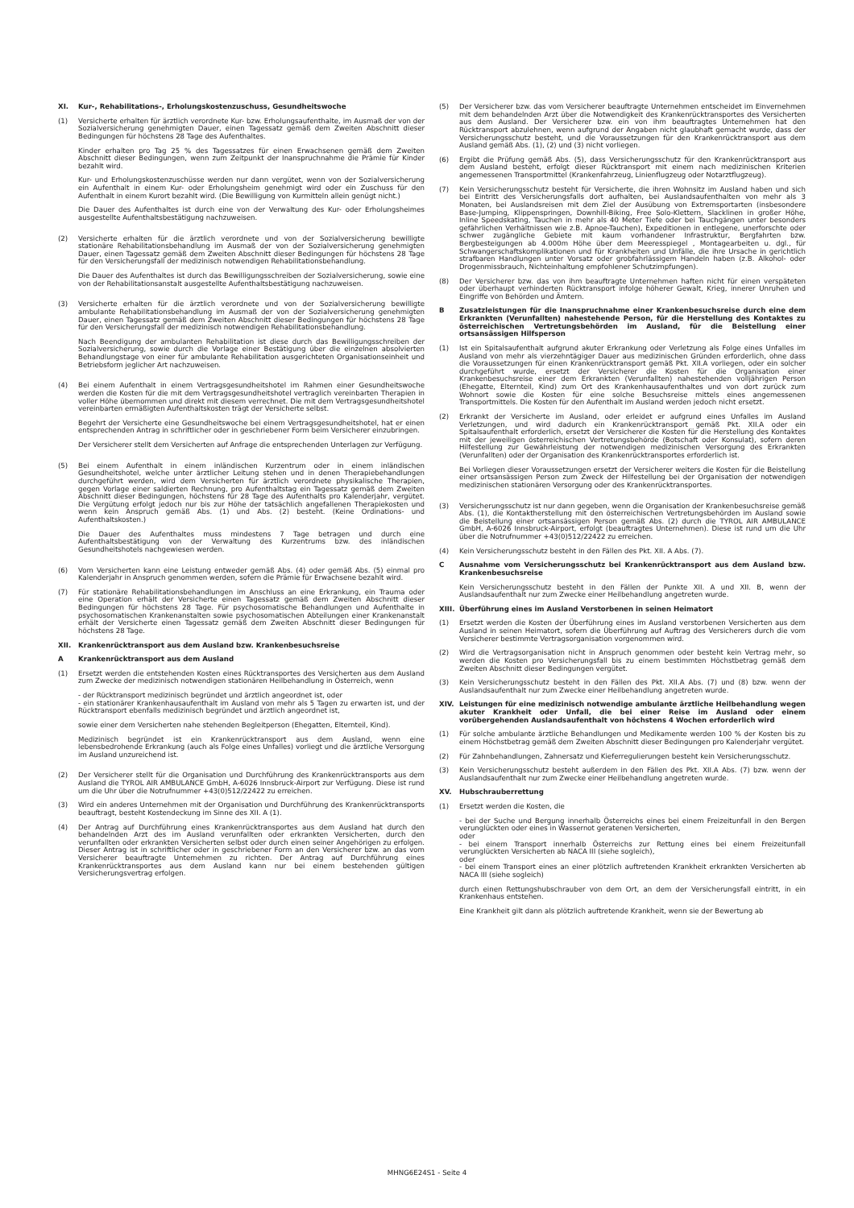XI. Kur-, Rehabilitations-, Erholungskostenzuschuss, Gesundheitswoche
(1) Versicherte erhalten für ärztlich verordnete Kur- bzw. Erholungsaufenthalte, im Ausmaß der von der Sozialversicherung genehmigten Dauer, einen Tagessatz gemäß dem Zweiten Abschnitt dieser Bedingungen für höchstens 28 Tage des Aufenthaltes.
Kinder erhalten pro Tag 25 % des Tagessatzes für einen Erwachsenen gemäß dem Zweiten Abschnitt dieser Bedingungen, wenn zum Zeitpunkt der Inanspruchnahme die Prämie für Kinder bezahlt wird.
Kur- und Erholungskostenzuschüsse werden nur dann vergütet, wenn von der Sozialversicherung ein Aufenthalt in einem Kur- oder Erholungsheim genehmigt wird oder ein Zuschuss für den Aufenthalt in einem Kurort bezahlt wird. (Die Bewilligung von Kurmitteln allein genügt nicht.)
Die Dauer des Aufenthaltes ist durch eine von der Verwaltung des Kur- oder Erholungsheimes ausgestellte Aufenthaltsbestätigung nachzuweisen.
(2) Versicherte erhalten für die ärztlich verordnete und von der Sozialversicherung bewilligte stationäre Rehabilitationsbehandlung im Ausmaß der von der Sozialversicherung genehmigten Dauer, einen Tagessatz gemäß dem Zweiten Abschnitt dieser Bedingungen für höchstens 28 Tage für den Versicherungsfall der medizinisch notwendigen Rehabilitationsbehandlung.
Die Dauer des Aufenthaltes ist durch das Bewilligungsschreiben der Sozialversicherung, sowie eine von der Rehabilitationsanstalt ausgestellte Aufenthaltsbestätigung nachzuweisen.
(3) Versicherte erhalten für die ärztlich verordnete und von der Sozialversicherung bewilligte ambulante Rehabilitationsbehandlung im Ausmaß der von der Sozialversicherung genehmigten Dauer, einen Tagessatz gemäß dem Zweiten Abschnitt dieser Bedingungen für höchstens 28 Tage für den Versicherungsfall der medizinisch notwendigen Rehabilitationsbehandlung.
Nach Beendigung der ambulanten Rehabilitation ist diese durch das Bewilligungsschreiben der Sozialversicherung, sowie durch die Vorlage einer Bestätigung über die einzelnen absolvierten Behandlungstage von einer für ambulante Rehabilitation ausgerichteten Organisationseinheit und Betriebsform jeglicher Art nachzuweisen.
(4) Bei einem Aufenthalt in einem Vertragsgesundheitshotel im Rahmen einer Gesundheitswoche werden die Kosten für die mit dem Vertragsgesundheitshotel vertraglich vereinbarten Therapien in voller Höhe übernommen und direkt mit diesem verrechnet. Die mit dem Vertragsgesundheitshotel vereinbarten ermäßigten Aufenthaltskosten trägt der Versicherte selbst.
Begehrt der Versicherte eine Gesundheitswoche bei einem Vertragsgesundheitshotel, hat er einen entsprechenden Antrag in schriftlicher oder in geschriebener Form beim Versicherer einzubringen.
Der Versicherer stellt dem Versicherten auf Anfrage die entsprechenden Unterlagen zur Verfügung.
(5) Bei einem Aufenthalt in einem inländischen Kurzentrum oder in einem inländischen Gesundheitshotel, welche unter ärztlicher Leitung stehen und in denen Therapiebehandlungen durchgeführt werden, wird dem Versicherten für ärztlich verordnete physikalische Therapien, gegen Vorlage einer saldierten Rechnung, pro Aufenthaltstag ein Tagessatz gemäß dem Zweiten Abschnitt dieser Bedingungen, höchstens für 28 Tage des Aufenthalts pro Kalenderjahr, vergütet. Die Vergütung erfolgt jedoch nur bis zur Höhe der tatsächlich angefallenen Therapiekosten und wenn kein Anspruch gemäß Abs. (1) und Abs. (2) besteht. (Keine Ordinations- und Aufenthaltskosten.)
Die Dauer des Aufenthaltes muss mindestens 7 Tage betragen und durch eine Aufenthaltsbestätigung von der Verwaltung des Kurzentrums bzw. des inländischen Gesundheitshotels nachgewiesen werden.
(6) Vom Versicherten kann eine Leistung entweder gemäß Abs. (4) oder gemäß Abs. (5) einmal pro Kalenderjahr in Anspruch genommen werden, sofern die Prämie für Erwachsene bezahlt wird.
(7) Für stationäre Rehabilitationsbehandlungen im Anschluss an eine Erkrankung, ein Trauma oder eine Operation erhält der Versicherte einen Tagessatz gemäß dem Zweiten Abschnitt dieser Bedingungen für höchstens 28 Tage. Für psychosomatische Behandlungen und Aufenthalte in psychosomatischen Krankenanstalten sowie psychosomatischen Abteilungen einer Krankenanstalt erhält der Versicherte einen Tagessatz gemäß dem Zweiten Abschnitt dieser Bedingungen für höchstens 28 Tage.
XII. Krankenrücktransport aus dem Ausland bzw. Krankenbesuchsreise
A Krankenrücktransport aus dem Ausland
(1) Ersetzt werden die entstehenden Kosten eines Rücktransportes des Versicherten aus dem Ausland zum Zwecke der medizinisch notwendigen stationären Heilbehandlung in Österreich, wenn
- der Rücktransport medizinisch begründet und ärztlich angeordnet ist, oder
- ein stationärer Krankenhausaufenthalt im Ausland von mehr als 5 Tagen zu erwarten ist, und der Rücktransport ebenfalls medizinisch begründet und ärztlich angeordnet ist,
sowie einer dem Versicherten nahe stehenden Begleitperson (Ehegatten, Elternteil, Kind).
Medizinisch begründet ist ein Krankenrücktransport aus dem Ausland, wenn eine lebensbedrohende Erkrankung (auch als Folge eines Unfalles) vorliegt und die ärztliche Versorgung im Ausland unzureichend ist.
(2) Der Versicherer stellt für die Organisation und Durchführung des Krankenrücktransports aus dem Ausland die TYROL AIR AMBULANCE GmbH, A-6026 Innsbruck-Airport zur Verfügung. Diese ist rund um die Uhr über die Notrufnummer +43(0)512/22422 zu erreichen.
(3) Wird ein anderes Unternehmen mit der Organisation und Durchführung des Krankenrücktransports beauftragt, besteht Kostendeckung im Sinne des XII. A (1).
(4) Der Antrag auf Durchführung eines Krankenrücktransportes aus dem Ausland hat durch den behandelnden Arzt des im Ausland verunfallten oder erkrankten Versicherten, durch den verunfallten oder erkrankten Versicherten selbst oder durch einen seiner Angehörigen zu erfolgen. Dieser Antrag ist in schriftlicher oder in geschriebener Form an den Versicherer bzw. an das vom Versicherer beauftragte Unternehmen zu richten. Der Antrag auf Durchführung eines Krankenrücktransportes aus dem Ausland kann nur bei einem bestehenden gültigen Versicherungsvertrag erfolgen.
(5) Der Versicherer bzw. das vom Versicherer beauftragte Unternehmen entscheidet im Einvernehmen mit dem behandelnden Arzt über die Notwendigkeit des Krankenrücktransportes des Versicherten aus dem Ausland. Der Versicherer bzw. ein von ihm beauftragtes Unternehmen hat den Rücktransport abzulehnen, wenn aufgrund der Angaben nicht glaubhaft gemacht wurde, dass der Versicherungsschutz besteht, und die Voraussetzungen für den Krankenrücktransport aus dem Ausland gemäß Abs. (1), (2) und (3) nicht vorliegen.
(6) Ergibt die Prüfung gemäß Abs. (5), dass Versicherungsschutz für den Krankenrücktransport aus dem Ausland besteht, erfolgt dieser Rücktransport mit einem nach medizinischen Kriterien angemessenen Transportmittel (Krankenfahrzeug, Linienflugzeug oder Notarztflugzeug).
(7) Kein Versicherungsschutz besteht für Versicherte, die ihren Wohnsitz im Ausland haben und sich bei Eintritt des Versicherungsfalls dort aufhalten, bei Auslandsaufenthalten von mehr als 3 Monaten, bei Auslandsreisen mit dem Ziel der Ausübung von Extremsportarten (insbesondere Base-Jumping, Klippenspringen, Downhill-Biking, Free Solo-Klettern, Slacklinen in großer Höhe, Inline Speedskating, Tauchen in mehr als 40 Meter Tiefe oder bei Tauchgängen unter besonders gefährlichen Verhältnissen wie z.B. Apnoe-Tauchen), Expeditionen in entlegene, unerforschte oder schwer zugängliche Gebiete mit kaum vorhandener Infrastruktur, Bergfahrten bzw. Bergbesteigungen ab 4.000m Höhe über dem Meeresspiegel , Montagearbeiten u. dgl., für Schwangerschaftskomplikationen und für Krankheiten und Unfälle, die ihre Ursache in gerichtlich strafbaren Handlungen unter Vorsatz oder grobfahrlässigem Handeln haben (z.B. Alkohol- oder Drogenmissbrauch, Nichteinhaltung empfohlener Schutzimpfungen).
(8) Der Versicherer bzw. das von ihm beauftragte Unternehmen haften nicht für einen verspäteten oder überhaupt verhinderten Rücktransport infolge höherer Gewalt, Krieg, innerer Unruhen und Eingriffe von Behörden und Ämtern.
B Zusatzleistungen für die Inanspruchnahme einer Krankenbesuchsreise durch eine dem Erkrankten (Verunfallten) nahestehende Person, für die Herstellung des Kontaktes zu österreichischen Vertretungsbehörden im Ausland, für die Beistellung einer ortsansässigen Hilfsperson
(1) Ist ein Spitalsaufenthalt aufgrund akuter Erkrankung oder Verletzung als Folge eines Unfalles im Ausland von mehr als vierzehntägiger Dauer aus medizinischen Gründen erforderlich, ohne dass die Voraussetzungen für einen Krankenrücktransport gemäß Pkt. XII.A vorliegen, oder ein solcher durchgeführt wurde, ersetzt der Versicherer die Kosten für die Organisation einer Krankenbesuchsreise einer dem Erkrankten (Verunfallten) nahestehenden volljährigen Person (Ehegatte, Elternteil, Kind) zum Ort des Krankenhausaufenthaltes und von dort zurück zum Wohnort sowie die Kosten für eine solche Besuchsreise mittels eines angemessenen Transportmittels. Die Kosten für den Aufenthalt im Ausland werden jedoch nicht ersetzt.
(2) Erkrankt der Versicherte im Ausland, oder erleidet er aufgrund eines Unfalles im Ausland Verletzungen, und wird dadurch ein Krankenrücktransport gemäß Pkt. XII.A oder ein Spitalsaufenthalt erforderlich, ersetzt der Versicherer die Kosten für die Herstellung des Kontaktes mit der jeweiligen österreichischen Vertretungsbehörde (Botschaft oder Konsulat), sofern deren Hilfestellung zur Gewährleistung der notwendigen medizinischen Versorgung des Erkrankten (Verunfallten) oder der Organisation des Krankenrücktransportes erforderlich ist.
Bei Vorliegen dieser Voraussetzungen ersetzt der Versicherer weiters die Kosten für die Beistellung einer ortsansässigen Person zum Zweck der Hilfestellung bei der Organisation der notwendigen medizinischen stationären Versorgung oder des Krankenrücktransportes.
(3) Versicherungsschutz ist nur dann gegeben, wenn die Organisation der Krankenbesuchsreise gemäß Abs. (1), die Kontaktherstellung mit den österreichischen Vertretungsbehörden im Ausland sowie die Beistellung einer ortsansässigen Person gemäß Abs. (2) durch die TYROL AIR AMBULANCE GmbH, A-6026 Innsbruck-Airport, erfolgt (beauftragtes Unternehmen). Diese ist rund um die Uhr über die Notrufnummer +43(0)512/22422 zu erreichen.
(4) Kein Versicherungsschutz besteht in den Fällen des Pkt. XII. A Abs. (7).
C Ausnahme vom Versicherungsschutz bei Krankenrücktransport aus dem Ausland bzw. Krankenbesuchsreise
Kein Versicherungsschutz besteht in den Fällen der Punkte XII. A und XII. B, wenn der Auslandsaufenthalt nur zum Zwecke einer Heilbehandlung angetreten wurde.
XIII.
Überführung eines im Ausland Verstorbenen in seinen Heimatort
(1) Ersetzt werden die Kosten der Überführung eines im Ausland verstorbenen Versicherten aus dem Ausland in seinen Heimatort, sofern die Überführung auf Auftrag des Versicherers durch die vom Versicherer bestimmte Vertragsorganisation vorgenommen wird.
(2) Wird die Vertragsorganisation nicht in Anspruch genommen oder besteht kein Vertrag mehr, so werden die Kosten pro Versicherungsfall bis zu einem bestimmten Höchstbetrag gemäß dem Zweiten Abschnitt dieser Bedingungen vergütet.
(3) Kein Versicherungsschutz besteht in den Fällen des Pkt. XII.A Abs. (7) und (8) bzw. wenn der Auslandsaufenthalt nur zum Zwecke einer Heilbehandlung angetreten wurde.
XIV. Leistungen für eine medizinisch notwendige ambulante ärztliche Heilbehandlung wegen akuter Krankheit oder Unfall, die bei einer Reise im Ausland oder einem vorübergehenden Auslandsaufenthalt von höchstens 4 Wochen erforderlich wird
(1) Für solche ambulante ärztliche Behandlungen und Medikamente werden 100 % der Kosten bis zu einem Höchstbetrag gemäß dem Zweiten Abschnitt dieser Bedingungen pro Kalenderjahr vergütet.
(2) Für Zahnbehandlungen, Zahnersatz und Kieferregulierungen besteht kein Versicherungsschutz.
(3) Kein Versicherungsschutz besteht außerdem in den Fällen des Pkt. XII.A Abs. (7) bzw. wenn der Auslandsaufenthalt nur zum Zwecke einer Heilbehandlung angetreten wurde.
XV. Hubschrauberrettung
(1) Ersetzt werden die Kosten, die
- bei der Suche und Bergung innerhalb Österreichs eines bei einem Freizeitunfall in den Bergen verunglückten oder eines in Wassernot geratenen Versicherten,
oder
- bei einem Transport innerhalb Österreichs zur Rettung eines bei einem Freizeitunfall verunglückten Versicherten ab NACA III (siehe sogleich),
oder
- bei einem Transport eines an einer plötzlich auftretenden Krankheit erkrankten Versicherten ab NACA III (siehe sogleich)
durch einen Rettungshubschrauber von dem Ort, an dem der Versicherungsfall eintritt, in ein Krankenhaus entstehen.
Eine Krankheit gilt dann als plötzlich auftretende Krankheit, wenn sie der Bewertung ab
MHNG6E24S1 - Seite 4